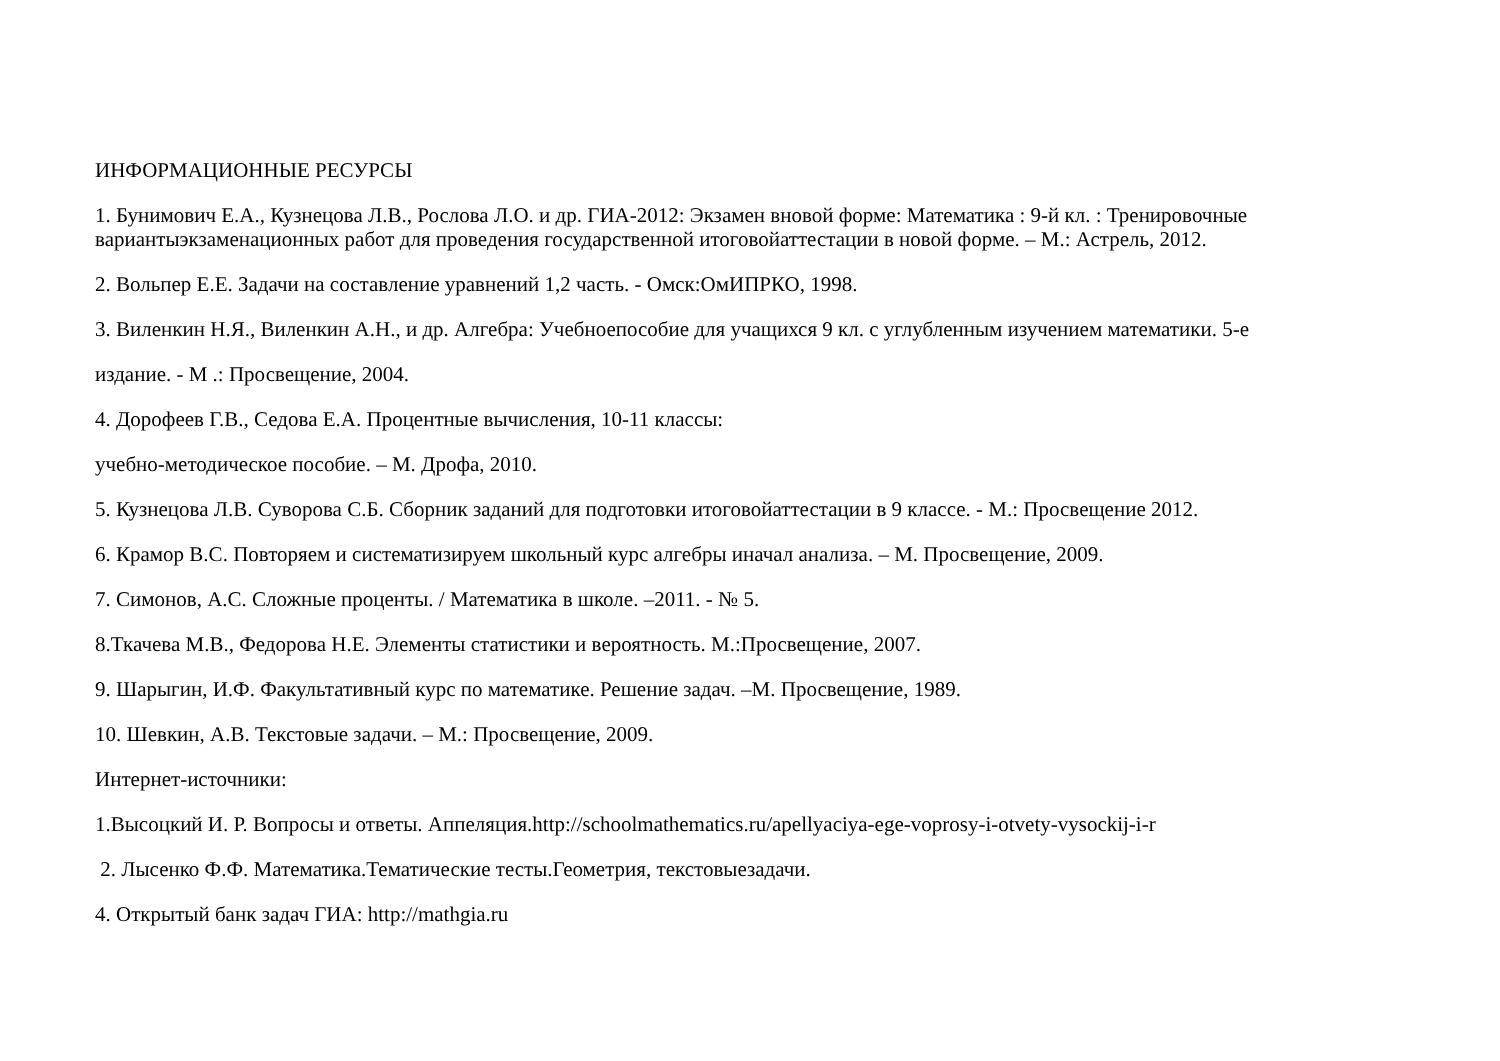ИНФОРМАЦИОННЫЕ РЕСУРСЫ
1. Бунимович Е.А., Кузнецова Л.В., Рослова Л.О. и др. ГИА-2012: Экзамен вновой форме: Математика : 9-й кл. : Тренировочные вариантыэкзаменационных работ для проведения государственной итоговойаттестации в новой форме. – М.: Астрель, 2012.
2. Вольпер Е.Е. Задачи на составление уравнений 1,2 часть. - Омск:ОмИПРКО, 1998.
3. Виленкин Н.Я., Виленкин А.Н., и др. Алгебра: Учебноепособие для учащихся 9 кл. с углубленным изучением математики. 5-е
издание. - М .: Просвещение, 2004.
4. Дорофеев Г.В., Седова Е.А. Процентные вычисления, 10-11 классы:
учебно-методическое пособие. – М. Дрофа, 2010.
5. Кузнецова Л.В. Суворова С.Б. Сборник заданий для подготовки итоговойаттестации в 9 классе. - М.: Просвещение 2012.
6. Крамор В.С. Повторяем и систематизируем школьный курс алгебры иначал анализа. – М. Просвещение, 2009.
7. Симонов, А.С. Сложные проценты. / Математика в школе. –2011. - № 5.
8.Ткачева М.В., Федорова Н.Е. Элементы статистики и вероятность. М.:Просвещение, 2007.
9. Шарыгин, И.Ф. Факультативный курс по математике. Решение задач. –М. Просвещение, 1989.
10. Шевкин, А.В. Текстовые задачи. – М.: Просвещение, 2009.
Интернет-источники:
1.Высоцкий И. Р. Вопросы и ответы. Аппеляция.http://schoolmathematics.ru/apellyaciya-ege-voprosy-i-otvety-vysockij-i-r
2. Лысенко Ф.Ф. Математика.Тематические тесты.Геометрия, текстовыезадачи.
4. Открытый банк задач ГИА: http://mathgia.ru